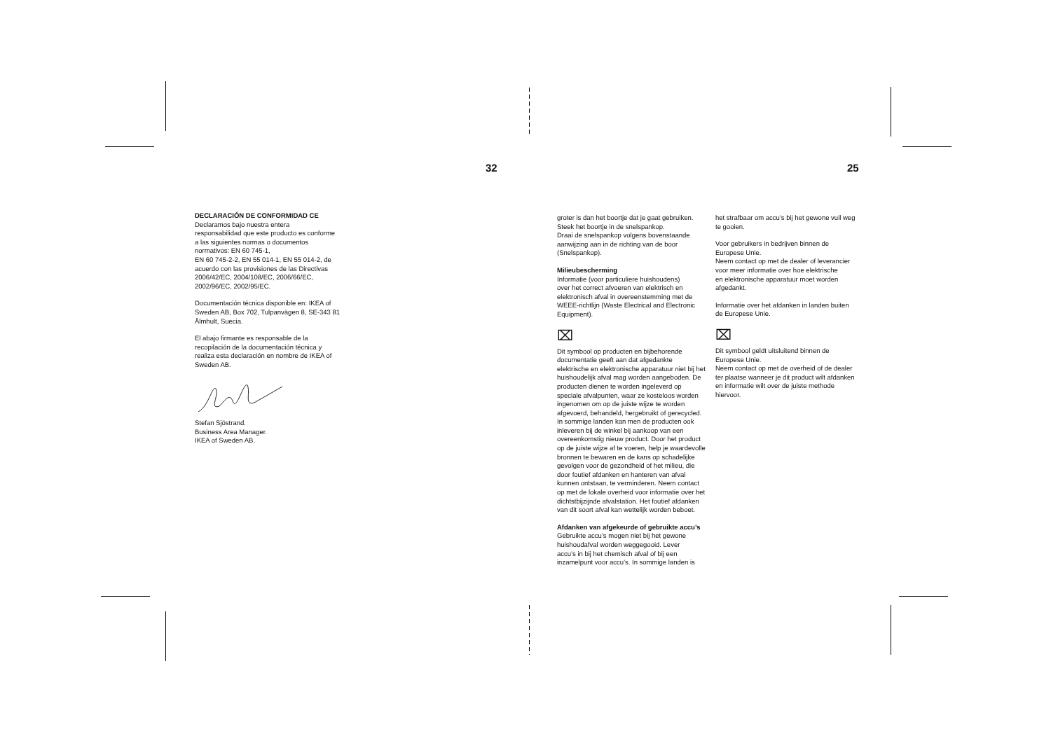32 25
DECLARACIÓN DE CONFORMIDAD CE
Declaramos bajo nuestra entera
responsabilidad que este producto es conforme
a las siguientes normas o documentos
normativos: EN 60 745-1,
EN 60 745-2-2, EN 55 014-1, EN 55 014-2, de
acuerdo con las provisiones de las Directivas
2006/42/EC, 2004/108/EC, 2006/66/EC,
2002/96/EC, 2002/95/EC.
Documentación técnica disponible en: IKEA of
Sweden AB, Box 702, Tulpanvägen 8, SE-343 81
Älmhult, Suecia.
El abajo firmante es responsable de la
recopilación de la documentación técnica y
realiza esta declaración en nombre de IKEA of
Sweden AB.
Stefan Sjöstrand.
Business Area Manager.
IKEA of Sweden AB.
groter is dan het boortje dat je gaat gebruiken.
Steek het boortje in de snelspankop.
Draai de snelspankop volgens bovenstaande
aanwijzing aan in de richting van de boor
(Snelspankop).
Milieubescherming
Informatie (voor particuliere huishoudens)
over het correct afvoeren van elektrisch en
elektronisch afval in overeenstemming met de
WEEE-richtlijn (Waste Electrical and Electronic
Equipment).
⌧
Dit symbool op producten en bijbehorende documentatie geeft aan dat afgedankte elektrische en elektronische apparatuur niet bij het huishoudelijk afval mag worden aangeboden. De producten dienen te worden ingeleverd op speciale afvalpunten, waar ze kosteloos worden ingenomen om op de juiste wijze te worden afgevoerd, behandeld, hergebruikt of gerecycled. In sommige landen kan men de producten ook inleveren bij de winkel bij aankoop van een overeenkomstig nieuw product. Door het product op de juiste wijze af te voeren, help je waardevolle bronnen te bewaren en de kans op schadelijke gevolgen voor de gezondheid of het milieu, die door foutief afdanken en hanteren van afval kunnen ontstaan, te verminderen. Neem contact op met de lokale overheid voor informatie over het dichtstbijzijnde afvalstation. Het foutief afdanken van dit soort afval kan wettelijk worden beboet.
Afdanken van afgekeurde of gebruikte accu’s
Gebruikte accu’s mogen niet bij het gewone
huishoudafval worden weggegooid. Lever
accu’s in bij het chemisch afval of bij een
inzamelpunt voor accu’s. In sommige landen is
het strafbaar om accu’s bij het gewone vuil weg
te gooien.
Voor gebruikers in bedrijven binnen de
Europese Unie.
Neem contact op met de dealer of leverancier
voor meer informatie over hoe elektrische
en elektronische apparatuur moet worden
afgedankt.
Informatie over het afdanken in landen buiten
de Europese Unie.
⌧
Dit symbool geldt uitsluitend binnen de
Europese Unie.
Neem contact op met de overheid of de dealer
ter plaatse wanneer je dit product wilt afdanken
en informatie wilt over de juiste methode
hiervoor.